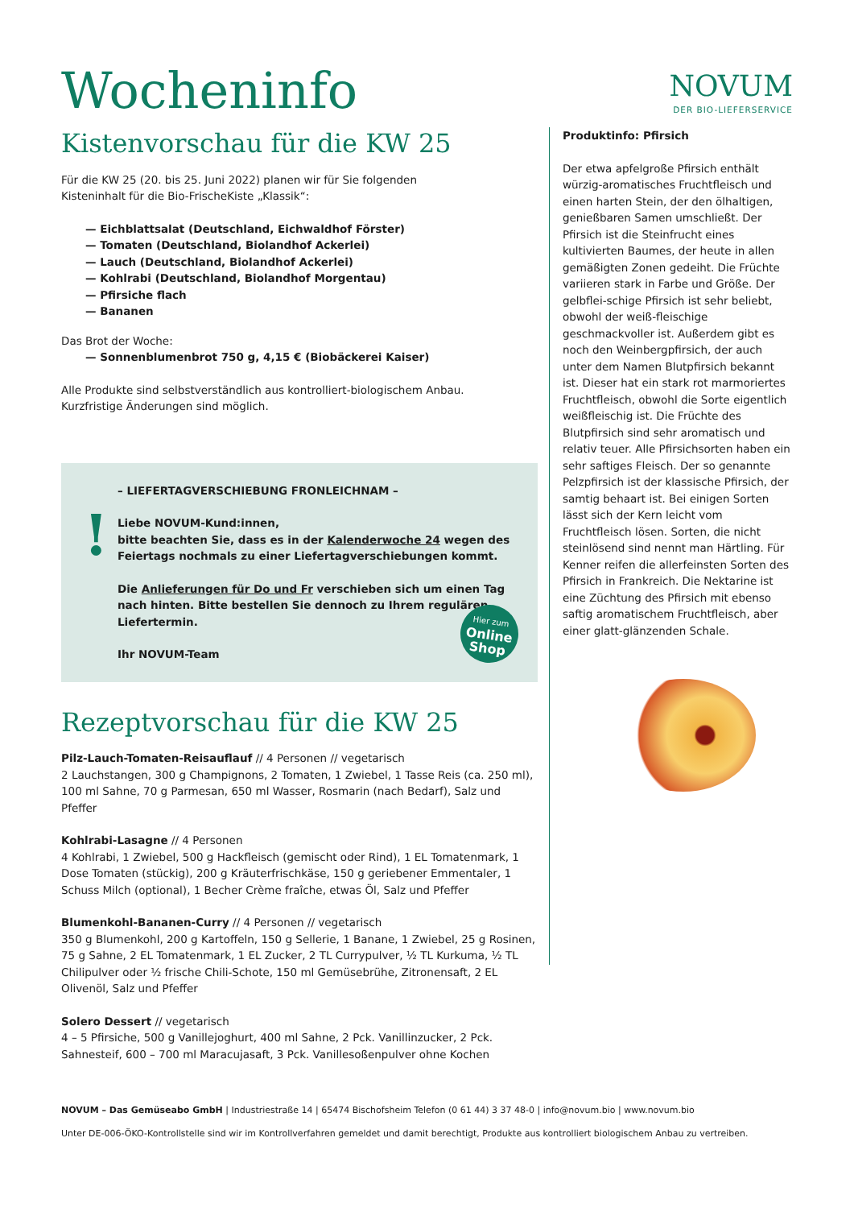Wocheninfo
NOVUM
DER BIO-LIEFERSERVICE
Kistenvorschau für die KW 25
Für die KW 25 (20. bis 25. Juni 2022) planen wir für Sie folgenden
Kisteninhalt für die Bio-FrischeKiste „Klassik“:
— Eichblattsalat (Deutschland, Eichwaldhof Förster)
— Tomaten (Deutschland, Biolandhof Ackerlei)
— Lauch (Deutschland, Biolandhof Ackerlei)
— Kohlrabi (Deutschland, Biolandhof Morgentau)
— Pfirsiche flach
— Bananen
Das Brot der Woche:
— Sonnenblumenbrot 750 g, 4,15 € (Biobäckerei Kaiser)
Alle Produkte sind selbstverständlich aus kontrolliert-biologischem Anbau.
Kurzfristige Änderungen sind möglich.
!
– LIEFERTAGVERSCHIEBUNG FRONLEICHNAM –
Liebe NOVUM-Kund:innen,
bitte beachten Sie, dass es in der Kalenderwoche 24 wegen des Feiertags nochmals zu einer Liefertagverschiebungen kommt.
Die Anlieferungen für Do und Fr verschieben sich um einen Tag nach hinten. Bitte bestellen Sie dennoch zu Ihrem regulären Liefertermin.
Ihr NOVUM-Team
Hier zum
Online Shop
Rezeptvorschau für die KW 25
Pilz-Lauch-Tomaten-Reisauflauf // 4 Personen // vegetarisch
2 Lauchstangen, 300 g Champignons, 2 Tomaten, 1 Zwiebel, 1 Tasse Reis (ca. 250 ml), 100 ml Sahne, 70 g Parmesan, 650 ml Wasser, Rosmarin (nach Bedarf), Salz und Pfeffer
Kohlrabi-Lasagne // 4 Personen
4 Kohlrabi, 1 Zwiebel, 500 g Hackfleisch (gemischt oder Rind), 1 EL Tomatenmark, 1 Dose Tomaten (stückig), 200 g Kräuterfrischkäse, 150 g geriebener Emmentaler, 1 Schuss Milch (optional), 1 Becher Crème fraîche, etwas Öl, Salz und Pfeffer
Blumenkohl-Bananen-Curry // 4 Personen // vegetarisch
350 g Blumenkohl, 200 g Kartoffeln, 150 g Sellerie, 1 Banane, 1 Zwiebel, 25 g Rosinen, 75 g Sahne, 2 EL Tomatenmark, 1 EL Zucker, 2 TL Currypulver, ½ TL Kurkuma, ½ TL Chilipulver oder ½ frische Chili-Schote, 150 ml Gemüsebrühe, Zitronensaft, 2 EL Olivenöl, Salz und Pfeffer
Solero Dessert // vegetarisch
4 – 5 Pfirsiche, 500 g Vanillejoghurt, 400 ml Sahne, 2 Pck. Vanillinzucker, 2 Pck. Sahnesteif, 600 – 700 ml Maracujasaft, 3 Pck. Vanillesoßenpulver ohne Kochen
Produktinfo: Pfirsich
Der etwa apfelgroße Pfirsich enthält würzig-aromatisches Fruchtfleisch und einen harten Stein, der den ölhaltigen, genießbaren Samen umschließt. Der Pfirsich ist die Steinfrucht eines kultivierten Baumes, der heute in allen gemäßigten Zonen gedeiht. Die Früchte variieren stark in Farbe und Größe. Der gelbflei-schige Pfirsich ist sehr beliebt, obwohl der weiß-fleischige geschmackvoller ist. Außerdem gibt es noch den Weinbergpfirsich, der auch unter dem Namen Blutpfirsich bekannt ist. Dieser hat ein stark rot marmoriertes Fruchtfleisch, obwohl die Sorte eigentlich weißfleischig ist. Die Früchte des Blutpfirsich sind sehr aromatisch und relativ teuer. Alle Pfirsichsorten haben ein sehr saftiges Fleisch. Der so genannte Pelzpfirsich ist der klassische Pfirsich, der samtig behaart ist. Bei einigen Sorten lässt sich der Kern leicht vom Fruchtfleisch lösen. Sorten, die nicht steinlösend sind nennt man Härtling. Für Kenner reifen die allerfeinsten Sorten des Pfirsich in Frankreich. Die Nektarine ist eine Züchtung des Pfirsich mit ebenso saftig aromatischem Fruchtfleisch, aber einer glatt-glänzenden Schale.
NOVUM – Das Gemüseabo GmbH | Industriestraße 14 | 65474 Bischofsheim Telefon (0 61 44) 3 37 48-0 | info@novum.bio | www.novum.bio
Unter DE-006-ÖKO-Kontrollstelle sind wir im Kontrollverfahren gemeldet und damit berechtigt, Produkte aus kontrolliert biologischem Anbau zu vertreiben.